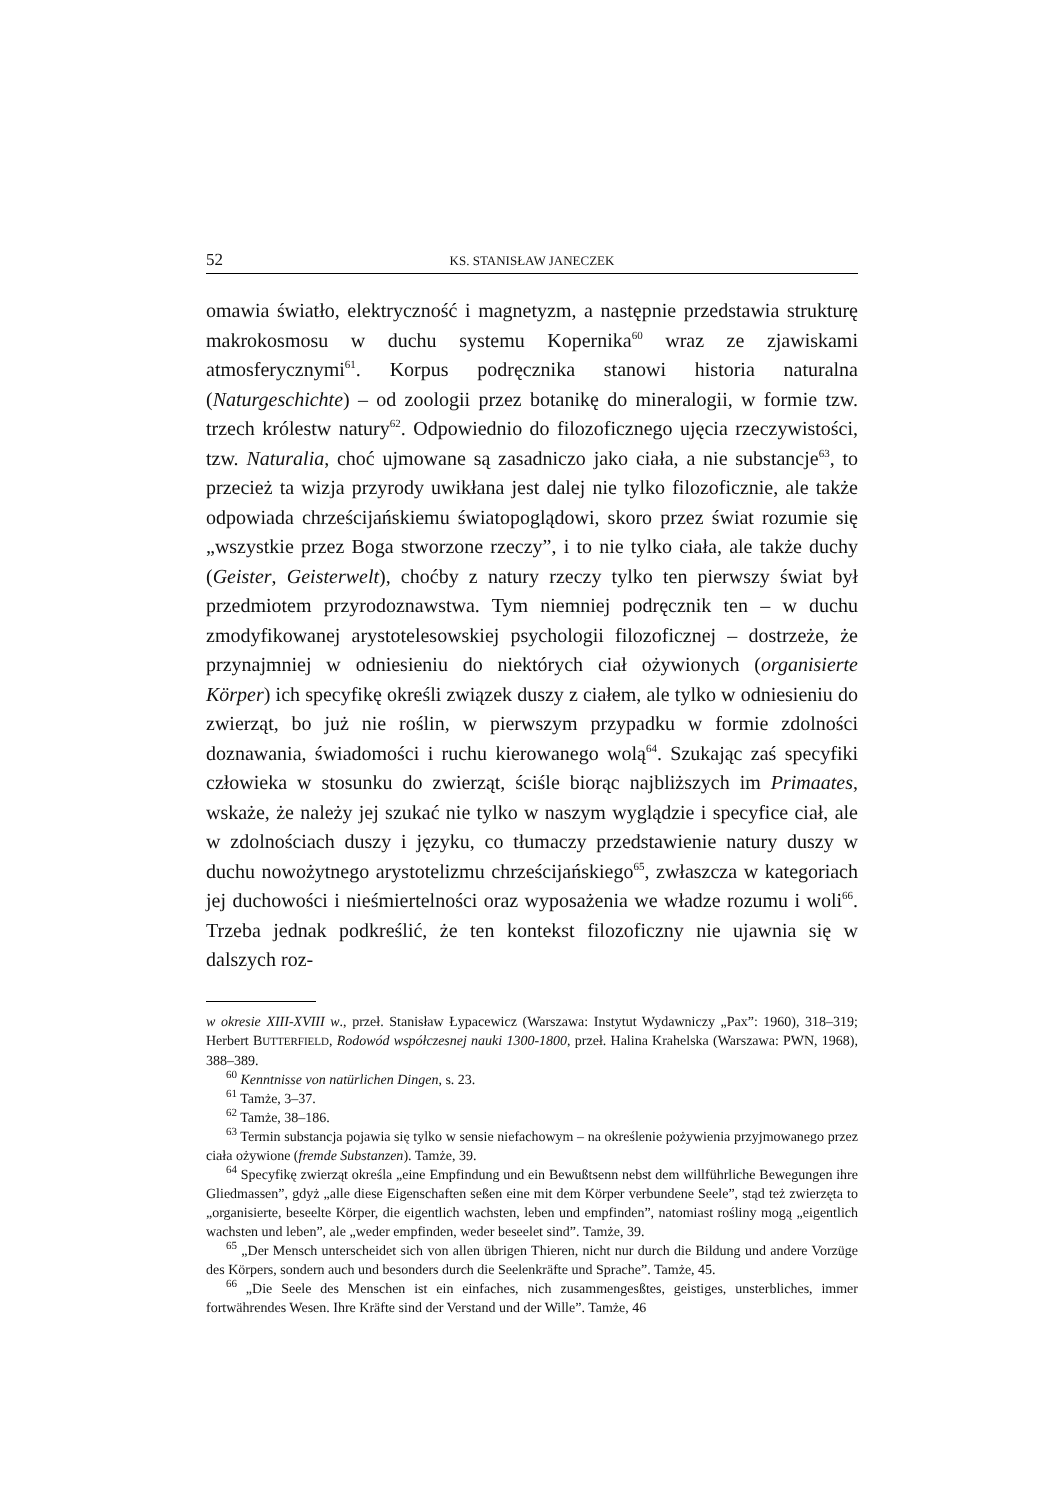52 KS. STANISŁAW JANECZEK
omawia światło, elektryczność i magnetyzm, a następnie przedstawia strukturę makrokosmosu w duchu systemu Kopernika<sup>60</sup> wraz ze zjawiskami atmosferycznymi<sup>61</sup>. Korpus podręcznika stanowi historia naturalna (Naturgeschichte) – od zoologii przez botanikę do mineralogii, w formie tzw. trzech królestw natury<sup>62</sup>. Odpowiednio do filozoficznego ujęcia rzeczywistości, tzw. Naturalia, choć ujmowane są zasadniczo jako ciała, a nie substancje<sup>63</sup>, to przecież ta wizja przyrody uwikłana jest dalej nie tylko filozoficznie, ale także odpowiada chrześcijańskiemu światopoglądowi, skoro przez świat rozumie się „wszystkie przez Boga stworzone rzeczy”, i to nie tylko ciała, ale także duchy (Geister, Geisterwelt), choćby z natury rzeczy tylko ten pierwszy świat był przedmiotem przyrodoznawstwa. Tym niemniej podręcznik ten – w duchu zmodyfikowanej arystotelesowskiej psychologii filozoficznej – dostrzeże, że przynajmniej w odniesieniu do niektórych ciał ożywionych (organisierte Körper) ich specyfikę określi związek duszy z ciałem, ale tylko w odniesieniu do zwierząt, bo już nie roślin, w pierwszym przypadku w formie zdolności doznawania, świadomości i ruchu kierowanego wolą<sup>64</sup>. Szukając zaś specyfiki człowieka w stosunku do zwierząt, ściśle biorąc najbliższych im Primaates, wskaże, że należy jej szukać nie tylko w naszym wyglądzie i specyfice ciał, ale w zdolnościach duszy i języku, co tłumaczy przedstawienie natury duszy w duchu nowożytnego arystotelizmu chrześcijańskiego<sup>65</sup>, zwłaszcza w kategoriach jej duchowości i nieśmiertelności oraz wyposażenia we władze rozumu i woli<sup>66</sup>. Trzeba jednak podkreślić, że ten kontekst filozoficzny nie ujawnia się w dalszych roz-
w okresie XIII-XVIII w., przeł. Stanisław Łypacewicz (Warszawa: Instytut Wydawniczy „Pax”: 1960), 318–319; Herbert BUTTERFIELD, Rodowód współczesnej nauki 1300-1800, przeł. Halina Krahelska (Warszawa: PWN, 1968), 388–389.
<sup>60</sup> Kenntnisse von natürlichen Dingen, s. 23.
<sup>61</sup> Tamże, 3–37.
<sup>62</sup> Tamże, 38–186.
<sup>63</sup> Termin substancja pojawia się tylko w sensie niefachowym – na określenie pożywienia przyjmowanego przez ciała ożywione (fremde Substanzen). Tamże, 39.
<sup>64</sup> Specyfikę zwierząt określa „eine Empfindung und ein Bewußtsenn nebst dem willführliche Bewegungen ihre Gliedmassen”, gdyż „alle diese Eigenschaften seßen eine mit dem Körper verbundene Seele”, stąd też zwierzęta to „organisierte, beseelte Körper, die eigentlich wachsten, leben und empfinden”, natomiast rośliny mogą „eigentlich wachsten und leben”, ale „weder empfinden, weder beseelet sind”. Tamże, 39.
<sup>65</sup> „Der Mensch unterscheidet sich von allen übrigen Thieren, nicht nur durch die Bildung und andere Vorzüge des Körpers, sondern auch und besonders durch die Seelenkräfte und Sprache”. Tamże, 45.
<sup>66</sup> „Die Seele des Menschen ist ein einfaches, nich zusammengesßtes, geistiges, unsterbliches, immer fortwährendes Wesen. Ihre Kräfte sind der Verstand und der Wille”. Tamże, 46